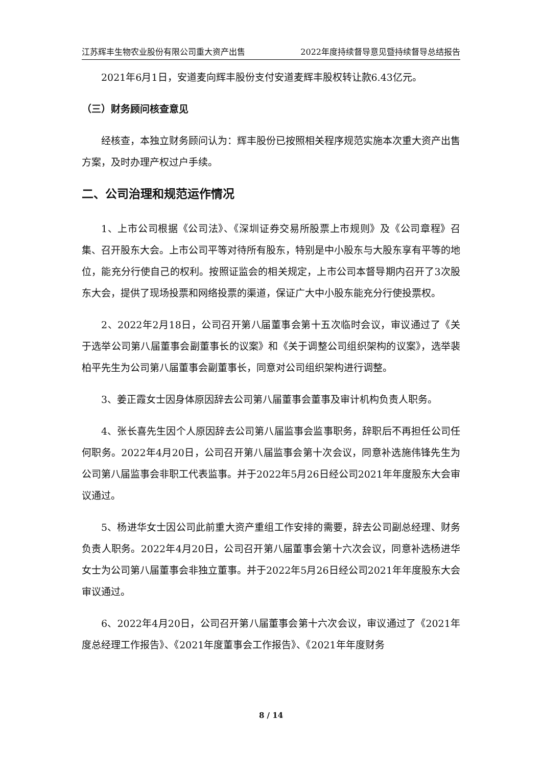江苏辉丰生物农业股份有限公司重大资产出售 2022年度持续督导意见暨持续督导总结报告
2021年6月1日，安道麦向辉丰股份支付安道麦辉丰股权转让款6.43亿元。
（三）财务顾问核查意见
经核查，本独立财务顾问认为：辉丰股份已按照相关程序规范实施本次重大资产出售方案，及时办理产权过户手续。
二、公司治理和规范运作情况
1、上市公司根据《公司法》、《深圳证券交易所股票上市规则》及《公司章程》召集、召开股东大会。上市公司平等对待所有股东，特别是中小股东与大股东享有平等的地位，能充分行使自己的权利。按照证监会的相关规定，上市公司本督导期内召开了3次股东大会，提供了现场投票和网络投票的渠道，保证广大中小股东能充分行使投票权。
2、2022年2月18日，公司召开第八届董事会第十五次临时会议，审议通过了《关于选举公司第八届董事会副董事长的议案》和《关于调整公司组织架构的议案》，选举裴柏平先生为公司第八届董事会副董事长，同意对公司组织架构进行调整。
3、姜正霞女士因身体原因辞去公司第八届董事会董事及审计机构负责人职务。
4、张长喜先生因个人原因辞去公司第八届监事会监事职务，辞职后不再担任公司任何职务。2022年4月20日，公司召开第八届监事会第十次会议，同意补选施伟锋先生为公司第八届监事会非职工代表监事。并于2022年5月26日经公司2021年年度股东大会审议通过。
5、杨进华女士因公司此前重大资产重组工作安排的需要，辞去公司副总经理、财务负责人职务。2022年4月20日，公司召开第八届董事会第十六次会议，同意补选杨进华女士为公司第八届董事会非独立董事。并于2022年5月26日经公司2021年年度股东大会审议通过。
6、2022年4月20日，公司召开第八届董事会第十六次会议，审议通过了《2021年度总经理工作报告》、《2021年度董事会工作报告》、《2021年年度财务
8 / 14